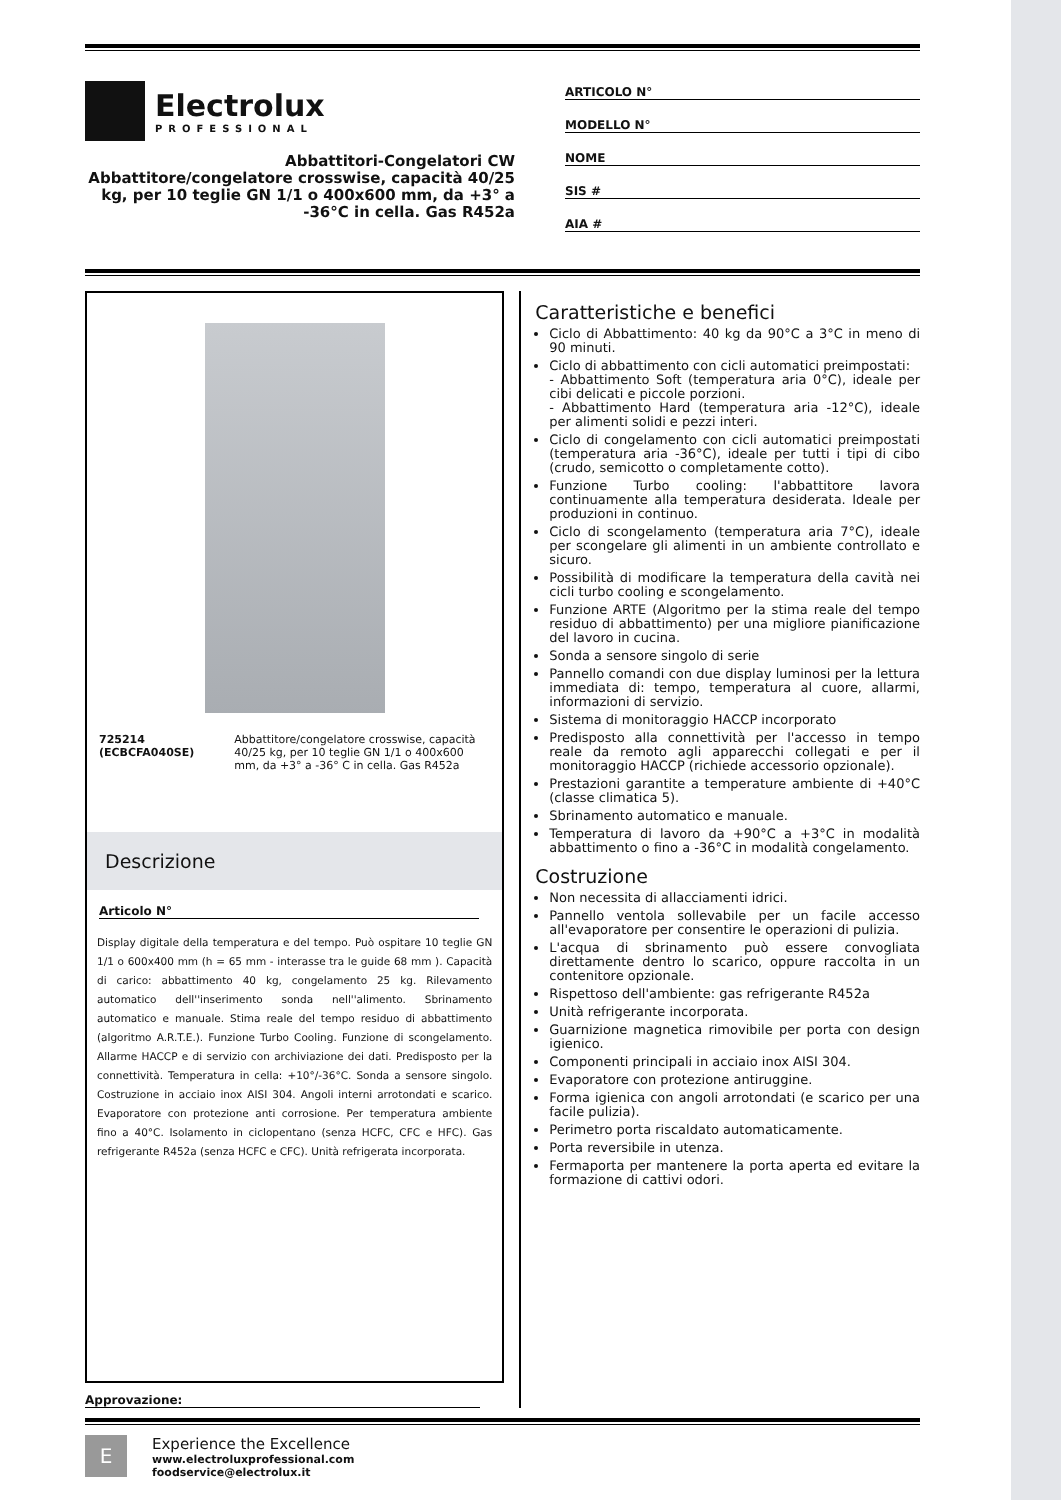Electrolux
PROFESSIONAL
Abbattitori-Congelatori CW
Abbattitore/congelatore crosswise, capacità 40/25 kg, per 10 teglie GN 1/1 o 400x600 mm, da +3° a -36°C in cella. Gas R452a
ARTICOLO N°
MODELLO N°
NOME
SIS #
AIA #
725214 (ECBCFA040SE) Abbattitore/congelatore crosswise, capacità 40/25 kg, per 10 teglie GN 1/1 o 400x600 mm, da +3° a -36° C in cella. Gas R452a
Descrizione
Articolo N°
Display digitale della temperatura e del tempo. Può ospitare 10 teglie GN 1/1 o 600x400 mm (h = 65 mm - interasse tra le guide 68 mm ). Capacità di carico: abbattimento 40 kg, congelamento 25 kg. Rilevamento automatico dell''inserimento sonda nell''alimento. Sbrinamento automatico e manuale. Stima reale del tempo residuo di abbattimento (algoritmo A.R.T.E.). Funzione Turbo Cooling. Funzione di scongelamento. Allarme HACCP e di servizio con archiviazione dei dati. Predisposto per la connettività. Temperatura in cella: +10°/-36°C. Sonda a sensore singolo. Costruzione in acciaio inox AISI 304. Angoli interni arrotondati e scarico. Evaporatore con protezione anti corrosione. Per temperatura ambiente fino a 40°C. Isolamento in ciclopentano (senza HCFC, CFC e HFC). Gas refrigerante R452a (senza HCFC e CFC). Unità refrigerata incorporata.
Approvazione:
Caratteristiche e benefici
Ciclo di Abbattimento: 40 kg da 90°C a 3°C in meno di 90 minuti.
Ciclo di abbattimento con cicli automatici preimpostati:
- Abbattimento Soft (temperatura aria 0°C), ideale per cibi delicati e piccole porzioni.
- Abbattimento Hard (temperatura aria -12°C), ideale per alimenti solidi e pezzi interi.
Ciclo di congelamento con cicli automatici preimpostati (temperatura aria -36°C), ideale per tutti i tipi di cibo (crudo, semicotto o completamente cotto).
Funzione Turbo cooling: l'abbattitore lavora continuamente alla temperatura desiderata. Ideale per produzioni in continuo.
Ciclo di scongelamento (temperatura aria 7°C), ideale per scongelare gli alimenti in un ambiente controllato e sicuro.
Possibilità di modificare la temperatura della cavità nei cicli turbo cooling e scongelamento.
Funzione ARTE (Algoritmo per la stima reale del tempo residuo di abbattimento) per una migliore pianificazione del lavoro in cucina.
Sonda a sensore singolo di serie
Pannello comandi con due display luminosi per la lettura immediata di: tempo, temperatura al cuore, allarmi, informazioni di servizio.
Sistema di monitoraggio HACCP incorporato
Predisposto alla connettività per l'accesso in tempo reale da remoto agli apparecchi collegati e per il monitoraggio HACCP (richiede accessorio opzionale).
Prestazioni garantite a temperature ambiente di +40°C (classe climatica 5).
Sbrinamento automatico e manuale.
Temperatura di lavoro da +90°C a +3°C in modalità abbattimento o fino a -36°C in modalità congelamento.
Costruzione
Non necessita di allacciamenti idrici.
Pannello ventola sollevabile per un facile accesso all'evaporatore per consentire le operazioni di pulizia.
L'acqua di sbrinamento può essere convogliata direttamente dentro lo scarico, oppure raccolta in un contenitore opzionale.
Rispettoso dell'ambiente: gas refrigerante R452a
Unità refrigerante incorporata.
Guarnizione magnetica rimovibile per porta con design igienico.
Componenti principali in acciaio inox AISI 304.
Evaporatore con protezione antiruggine.
Forma igienica con angoli arrotondati (e scarico per una facile pulizia).
Perimetro porta riscaldato automaticamente.
Porta reversibile in utenza.
Fermaporta per mantenere la porta aperta ed evitare la formazione di cattivi odori.
E
Experience the Excellence
www.electroluxprofessional.com
foodservice@electrolux.it